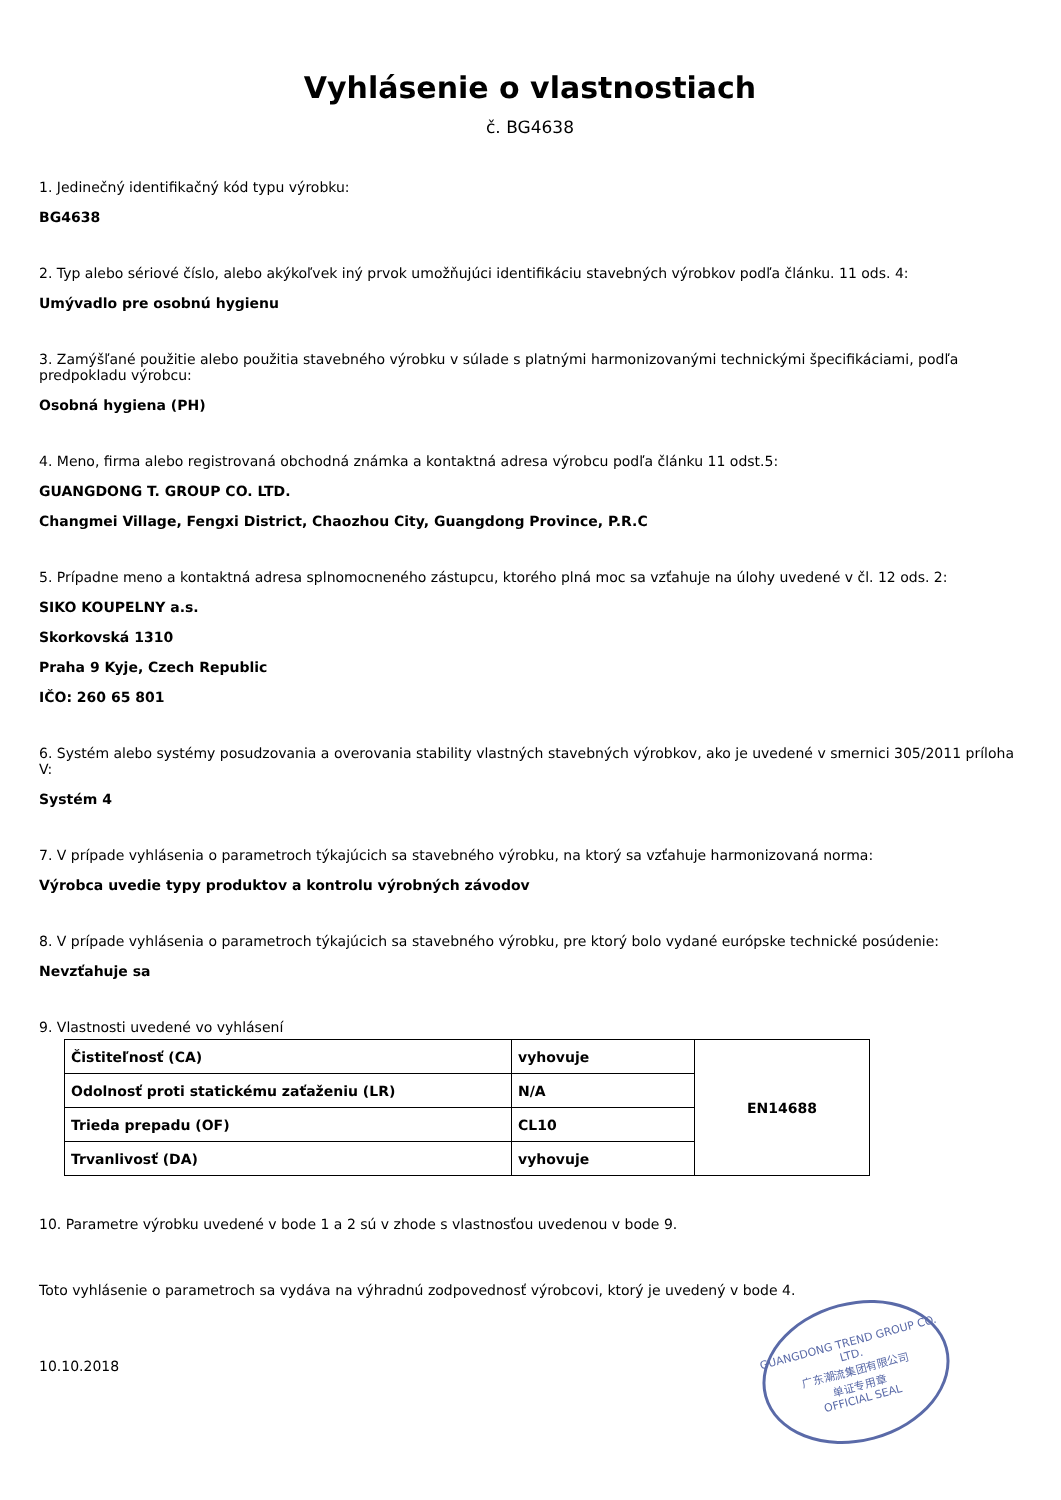Vyhlásenie o vlastnostiach
č. BG4638
1. Jedinečný identifikačný kód typu výrobku:
BG4638
2. Typ alebo sériové číslo, alebo akýkoľvek iný prvok umožňujúci identifikáciu stavebných výrobkov podľa článku. 11 ods. 4:
Umývadlo pre osobnú hygienu
3. Zamýšľané použitie alebo použitia stavebného výrobku v súlade s platnými harmonizovanými technickými špecifikáciami, podľa predpokladu výrobcu:
Osobná hygiena (PH)
4. Meno, firma alebo registrovaná obchodná známka a kontaktná adresa výrobcu podľa článku 11 odst.5:
GUANGDONG T. GROUP CO. LTD.
Changmei Village, Fengxi District, Chaozhou City, Guangdong Province, P.R.C
5. Prípadne meno a kontaktná adresa splnomocneného zástupcu, ktorého plná moc sa vzťahuje na úlohy uvedené v čl. 12 ods. 2:
SIKO KOUPELNY a.s.
Skorkovská 1310
Praha 9 Kyje, Czech Republic
IČO: 260 65 801
6. Systém alebo systémy posudzovania a overovania stability vlastných stavebných výrobkov, ako je uvedené v smernici 305/2011 príloha V:
Systém 4
7. V prípade vyhlásenia o parametroch týkajúcich sa stavebného výrobku, na ktorý sa vzťahuje harmonizovaná norma:
Výrobca uvedie typy produktov a kontrolu výrobných závodov
8. V prípade vyhlásenia o parametroch týkajúcich sa stavebného výrobku, pre ktorý bolo vydané európske technické posúdenie:
Nevzťahuje sa
9. Vlastnosti uvedené vo vyhlásení
| Čistiteľnosť (CA) | vyhovuje | EN14688 |
| Odolnosť proti statickému zaťaženiu (LR) | N/A | |
| Trieda prepadu (OF) | CL10 | |
| Trvanlivosť (DA) | vyhovuje | |
10. Parametre výrobku uvedené v bode 1 a 2 sú v zhode s vlastnosťou uvedenou v bode 9.
Toto vyhlásenie o parametroch sa vydáva na výhradnú zodpovednosť výrobcovi, ktorý je uvedený v bode 4.
GUANGDONG TREND GROUP CO. LTD.
广东潮流集团有限公司
单证专用章
OFFICIAL SEAL
10.10.2018